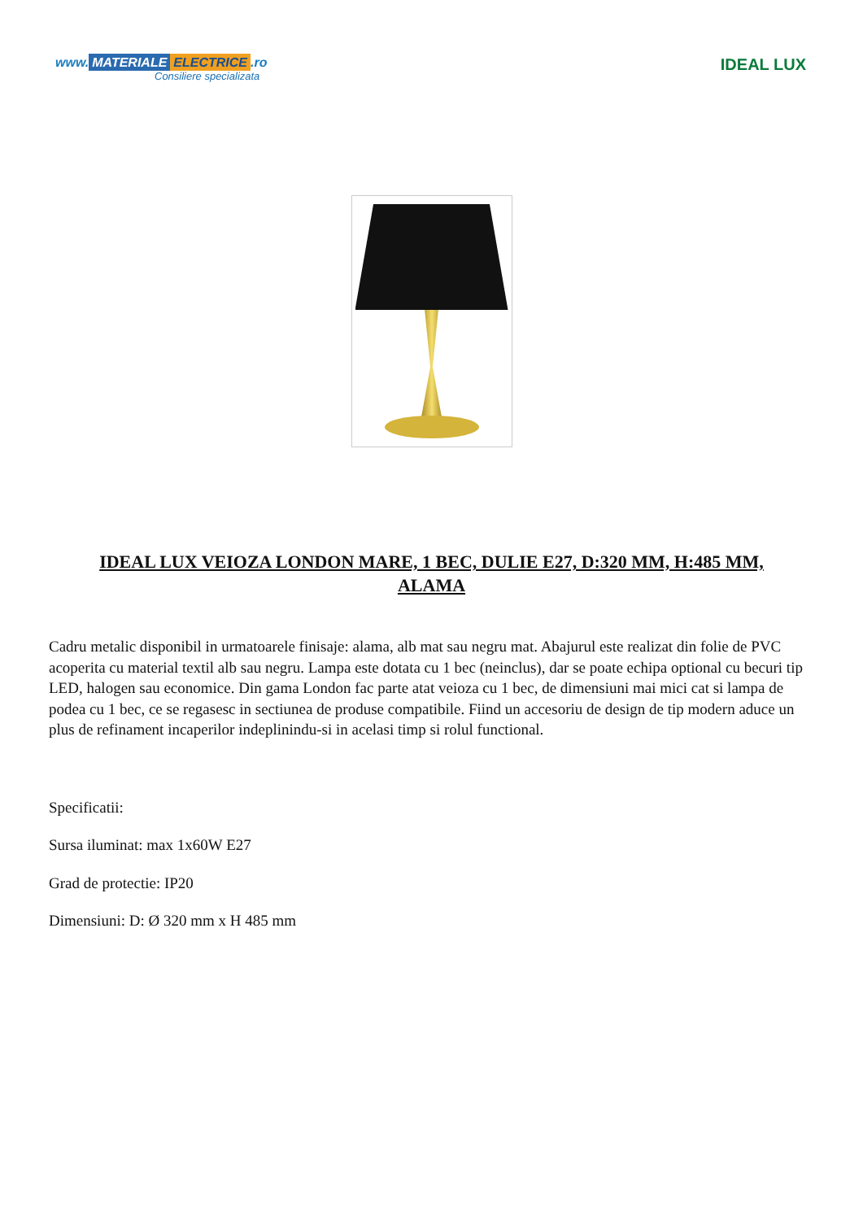www. MATERIALE ELECTRICE.ro
Consiliere specializata
IDEAL LUX
IDEAL LUX VEIOZA LONDON MARE, 1 BEC, DULIE E27, D:320 MM, H:485 MM, ALAMA
Cadru metalic disponibil in urmatoarele finisaje: alama, alb mat sau negru mat. Abajurul este realizat din folie de PVC acoperita cu material textil alb sau negru. Lampa este dotata cu 1 bec (neinclus), dar se poate echipa optional cu becuri tip LED, halogen sau economice. Din gama London fac parte atat veioza cu 1 bec, de dimensiuni mai mici cat si lampa de podea cu 1 bec, ce se regasesc in sectiunea de produse compatibile. Fiind un accesoriu de design de tip modern aduce un plus de refinament incaperilor indeplinindu-si in acelasi timp si rolul functional.
Specificatii:
Sursa iluminat: max 1x60W E27
Grad de protectie: IP20
Dimensiuni: D: Ø 320 mm x H 485 mm